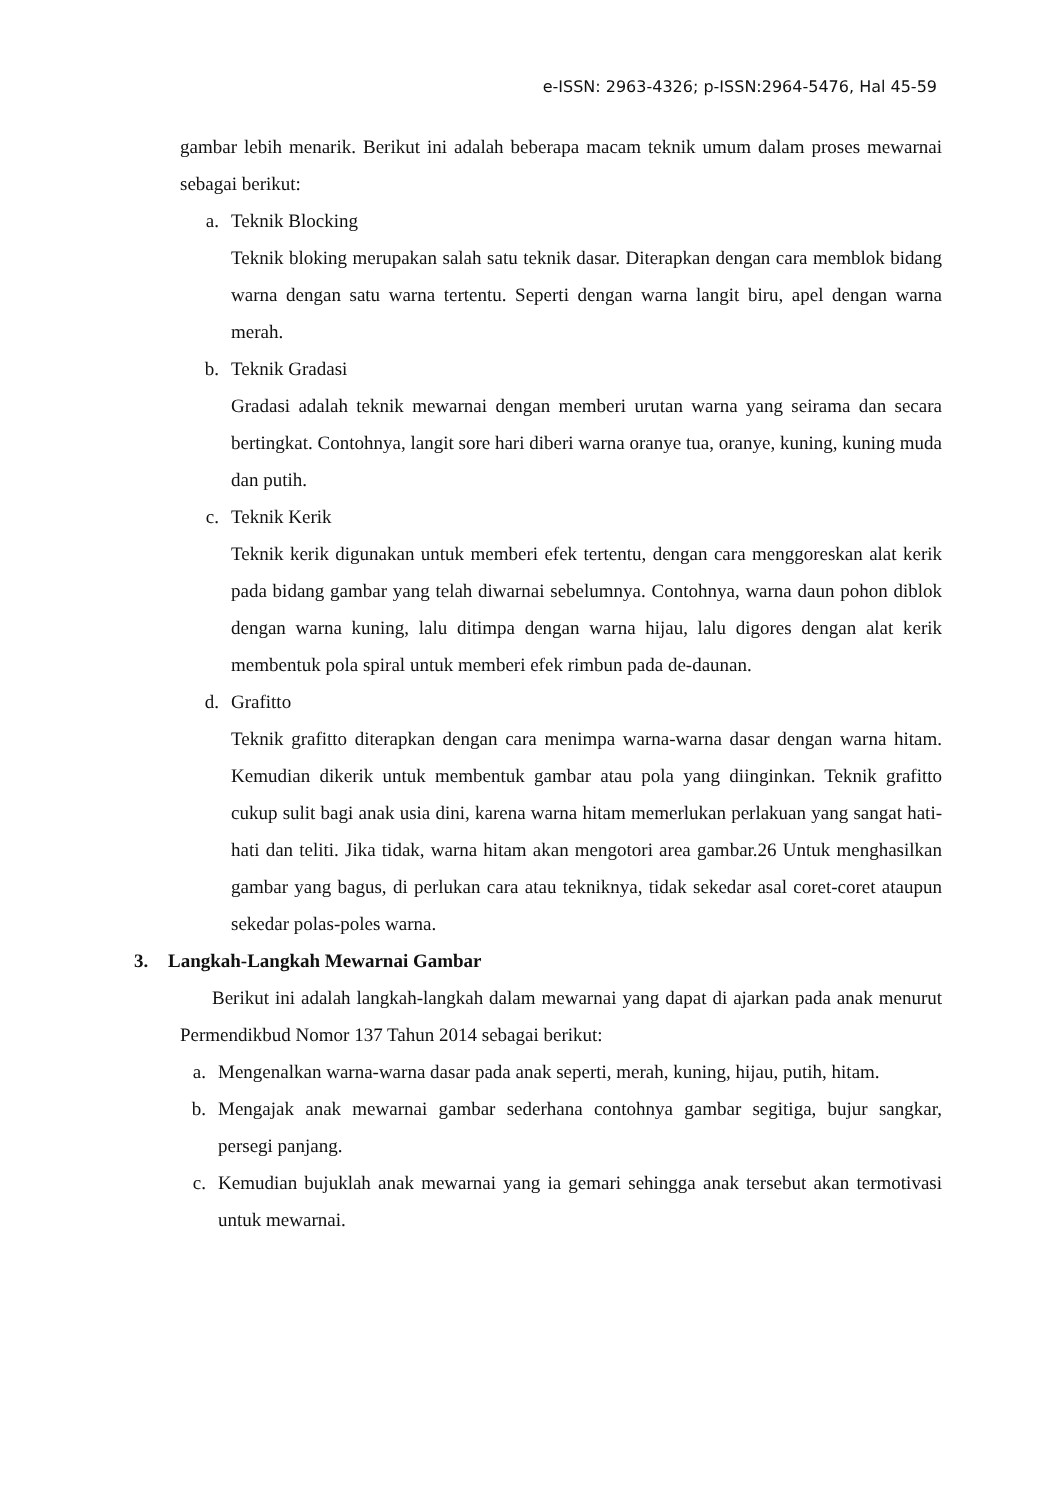e-ISSN: 2963-4326; p-ISSN:2964-5476, Hal 45-59
gambar lebih menarik. Berikut ini adalah beberapa macam teknik umum dalam proses mewarnai sebagai berikut:
a. Teknik Blocking
Teknik bloking merupakan salah satu teknik dasar. Diterapkan dengan cara memblok bidang warna dengan satu warna tertentu. Seperti dengan warna langit biru, apel dengan warna merah.
b. Teknik Gradasi
Gradasi adalah teknik mewarnai dengan memberi urutan warna yang seirama dan secara bertingkat. Contohnya, langit sore hari diberi warna oranye tua, oranye, kuning, kuning muda dan putih.
c. Teknik Kerik
Teknik kerik digunakan untuk memberi efek tertentu, dengan cara menggoreskan alat kerik pada bidang gambar yang telah diwarnai sebelumnya. Contohnya, warna daun pohon diblok dengan warna kuning, lalu ditimpa dengan warna hijau, lalu digores dengan alat kerik membentuk pola spiral untuk memberi efek rimbun pada de-daunan.
d. Grafitto
Teknik grafitto diterapkan dengan cara menimpa warna-warna dasar dengan warna hitam. Kemudian dikerik untuk membentuk gambar atau pola yang diinginkan. Teknik grafitto cukup sulit bagi anak usia dini, karena warna hitam memerlukan perlakuan yang sangat hati-hati dan teliti. Jika tidak, warna hitam akan mengotori area gambar.26 Untuk menghasilkan gambar yang bagus, di perlukan cara atau tekniknya, tidak sekedar asal coret-coret ataupun sekedar polas-poles warna.
3. Langkah-Langkah Mewarnai Gambar
Berikut ini adalah langkah-langkah dalam mewarnai yang dapat di ajarkan pada anak menurut Permendikbud Nomor 137 Tahun 2014 sebagai berikut:
a. Mengenalkan warna-warna dasar pada anak seperti, merah, kuning, hijau, putih, hitam.
b. Mengajak anak mewarnai gambar sederhana contohnya gambar segitiga, bujur sangkar, persegi panjang.
c. Kemudian bujuklah anak mewarnai yang ia gemari sehingga anak tersebut akan termotivasi untuk mewarnai.